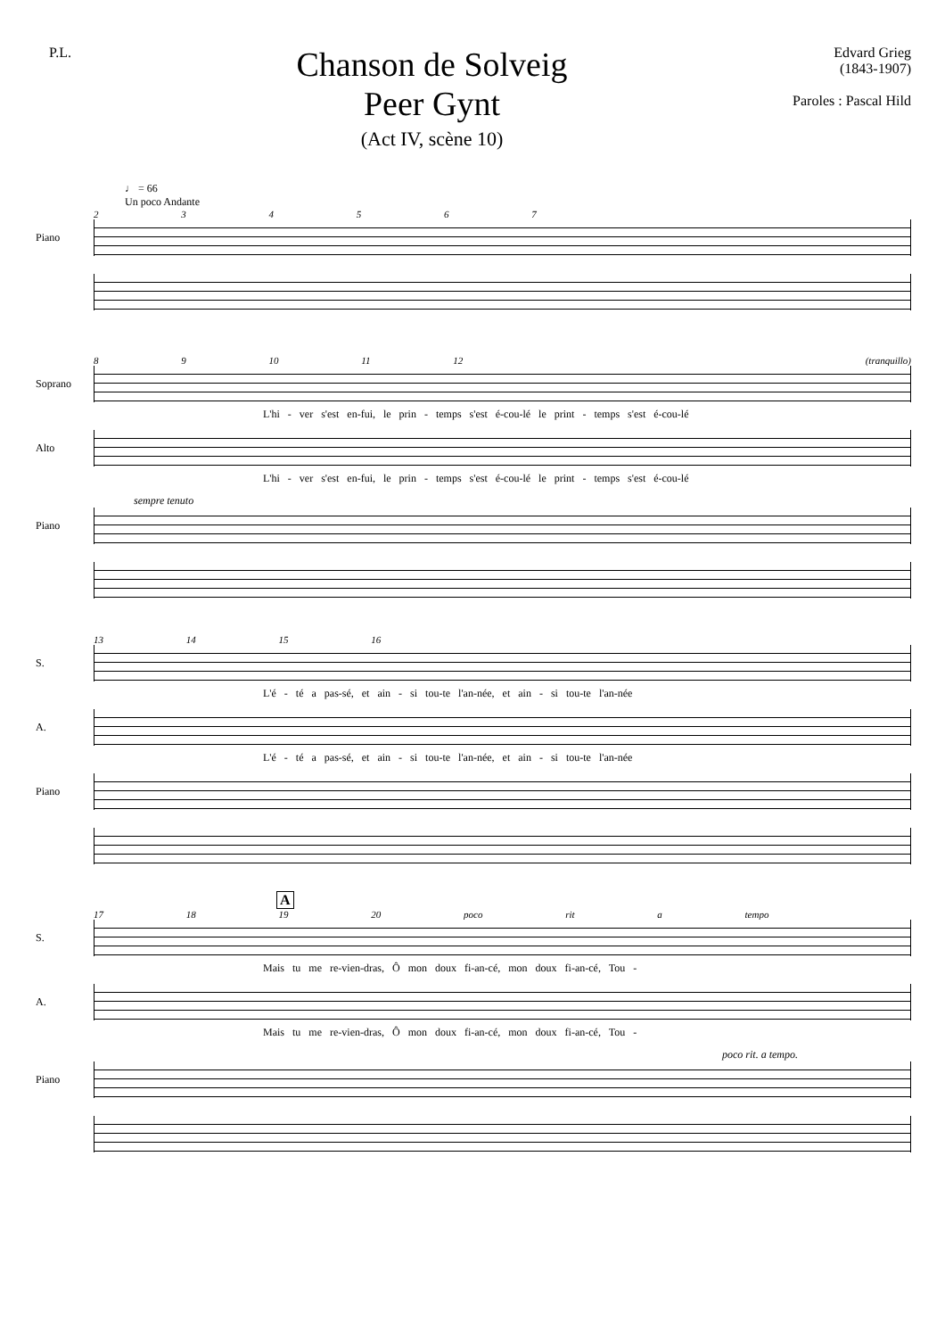P.L.
Chanson de Solveig
Peer Gynt
(Act IV, scène 10)
Edvard Grieg
(1843-1907)
Paroles : Pascal Hild
♩ = 66
Un poco Andante
2 3 4 5 6 7
Piano
8 9 10 11 12 (tranquillo)
Soprano
L'hi - ver s'est en-fui, le prin - temps s'est é-cou-lé le print - temps s'est é-cou-lé
Alto
L'hi - ver s'est en-fui, le prin - temps s'est é-cou-lé le print - temps s'est é-cou-lé
sempre tenuto
Piano
13 14 15 16
S.
L'é - té a pas-sé, et ain - si tou-te l'an-née, et ain - si tou-te l'an-née
A.
L'é - té a pas-sé, et ain - si tou-te l'an-née, et ain - si tou-te l'an-née
Piano
A
17 18 19 20 poco rit a tempo
S.
Mais tu me re-vien-dras, Ô mon doux fi-an-cé, mon doux fi-an-cé, Tou -
A.
Mais tu me re-vien-dras, Ô mon doux fi-an-cé, mon doux fi-an-cé, Tou -
poco rit. a tempo.
Piano